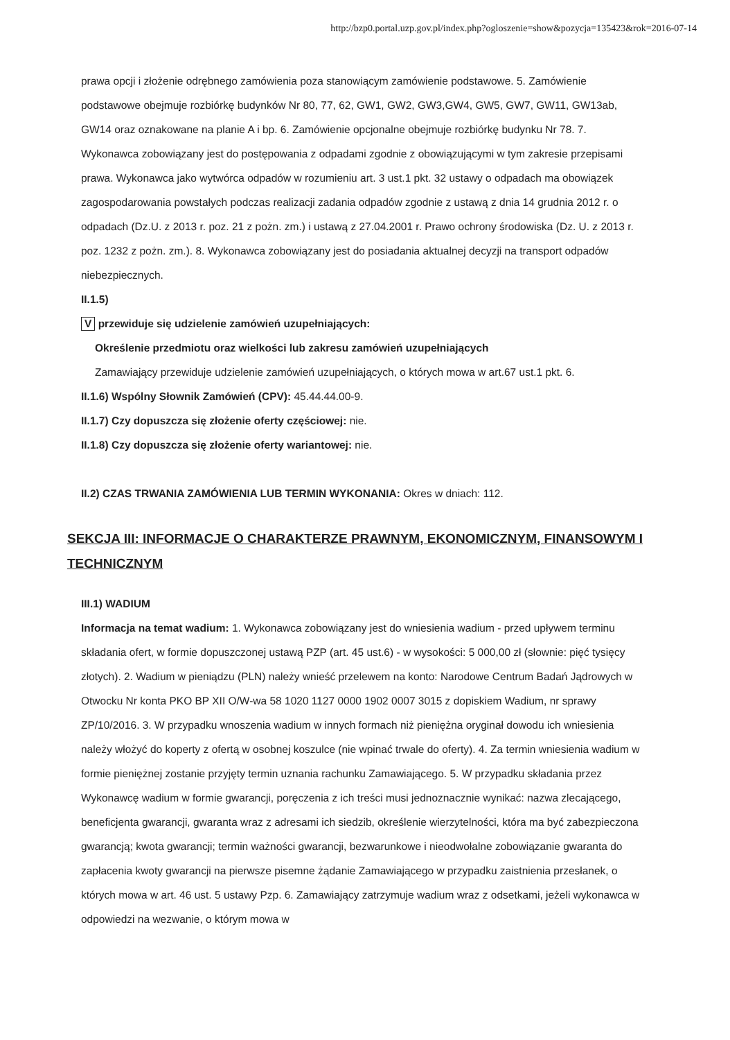http://bzp0.portal.uzp.gov.pl/index.php?ogloszenie=show&pozycja=135423&rok=2016-07-14
prawa opcji i złożenie odrębnego zamówienia poza stanowiącym zamówienie podstawowe. 5. Zamówienie podstawowe obejmuje rozbiórkę budynków Nr 80, 77, 62, GW1, GW2, GW3,GW4, GW5, GW7, GW11, GW13ab, GW14 oraz oznakowane na planie A i bp. 6. Zamówienie opcjonalne obejmuje rozbiórkę budynku Nr 78. 7. Wykonawca zobowiązany jest do postępowania z odpadami zgodnie z obowiązującymi w tym zakresie przepisami prawa. Wykonawca jako wytwórca odpadów w rozumieniu art. 3 ust.1 pkt. 32 ustawy o odpadach ma obowiązek zagospodarowania powstałych podczas realizacji zadania odpadów zgodnie z ustawą z dnia 14 grudnia 2012 r. o odpadach (Dz.U. z 2013 r. poz. 21 z pożn. zm.) i ustawą z 27.04.2001 r. Prawo ochrony środowiska (Dz. U. z 2013 r. poz. 1232 z pożn. zm.). 8. Wykonawca zobowiązany jest do posiadania aktualnej decyzji na transport odpadów niebezpiecznych.
II.1.5)
V przewiduje się udzielenie zamówień uzupełniających:
Określenie przedmiotu oraz wielkości lub zakresu zamówień uzupełniających
Zamawiający przewiduje udzielenie zamówień uzupełniających, o których mowa w art.67 ust.1 pkt. 6.
II.1.6) Wspólny Słownik Zamówień (CPV): 45.44.44.00-9.
II.1.7) Czy dopuszcza się złożenie oferty częściowej: nie.
II.1.8) Czy dopuszcza się złożenie oferty wariantowej: nie.
II.2) CZAS TRWANIA ZAMÓWIENIA LUB TERMIN WYKONANIA: Okres w dniach: 112.
SEKCJA III: INFORMACJE O CHARAKTERZE PRAWNYM, EKONOMICZNYM, FINANSOWYM I TECHNICZNYM
III.1) WADIUM
Informacja na temat wadium: 1. Wykonawca zobowiązany jest do wniesienia wadium - przed upływem terminu składania ofert, w formie dopuszczonej ustawą PZP (art. 45 ust.6) - w wysokości: 5 000,00 zł (słownie: pięć tysięcy złotych). 2. Wadium w pieniądzu (PLN) należy wnieść przelewem na konto: Narodowe Centrum Badań Jądrowych w Otwocku Nr konta PKO BP XII O/W-wa 58 1020 1127 0000 1902 0007 3015 z dopiskiem Wadium, nr sprawy ZP/10/2016. 3. W przypadku wnoszenia wadium w innych formach niż pieniężna oryginał dowodu ich wniesienia należy włożyć do koperty z ofertą w osobnej koszulce (nie wpinać trwale do oferty). 4. Za termin wniesienia wadium w formie pieniężnej zostanie przyjęty termin uznania rachunku Zamawiającego. 5. W przypadku składania przez Wykonawcę wadium w formie gwarancji, poręczenia z ich treści musi jednoznacznie wynikać: nazwa zlecającego, beneficjenta gwarancji, gwaranta wraz z adresami ich siedzib, określenie wierzytelności, która ma być zabezpieczona gwarancją; kwota gwarancji; termin ważności gwarancji, bezwarunkowe i nieodwołalne zobowiązanie gwaranta do zapłacenia kwoty gwarancji na pierwsze pisemne żądanie Zamawiającego w przypadku zaistnienia przesłanek, o których mowa w art. 46 ust. 5 ustawy Pzp. 6. Zamawiający zatrzymuje wadium wraz z odsetkami, jeżeli wykonawca w odpowiedzi na wezwanie, o którym mowa w